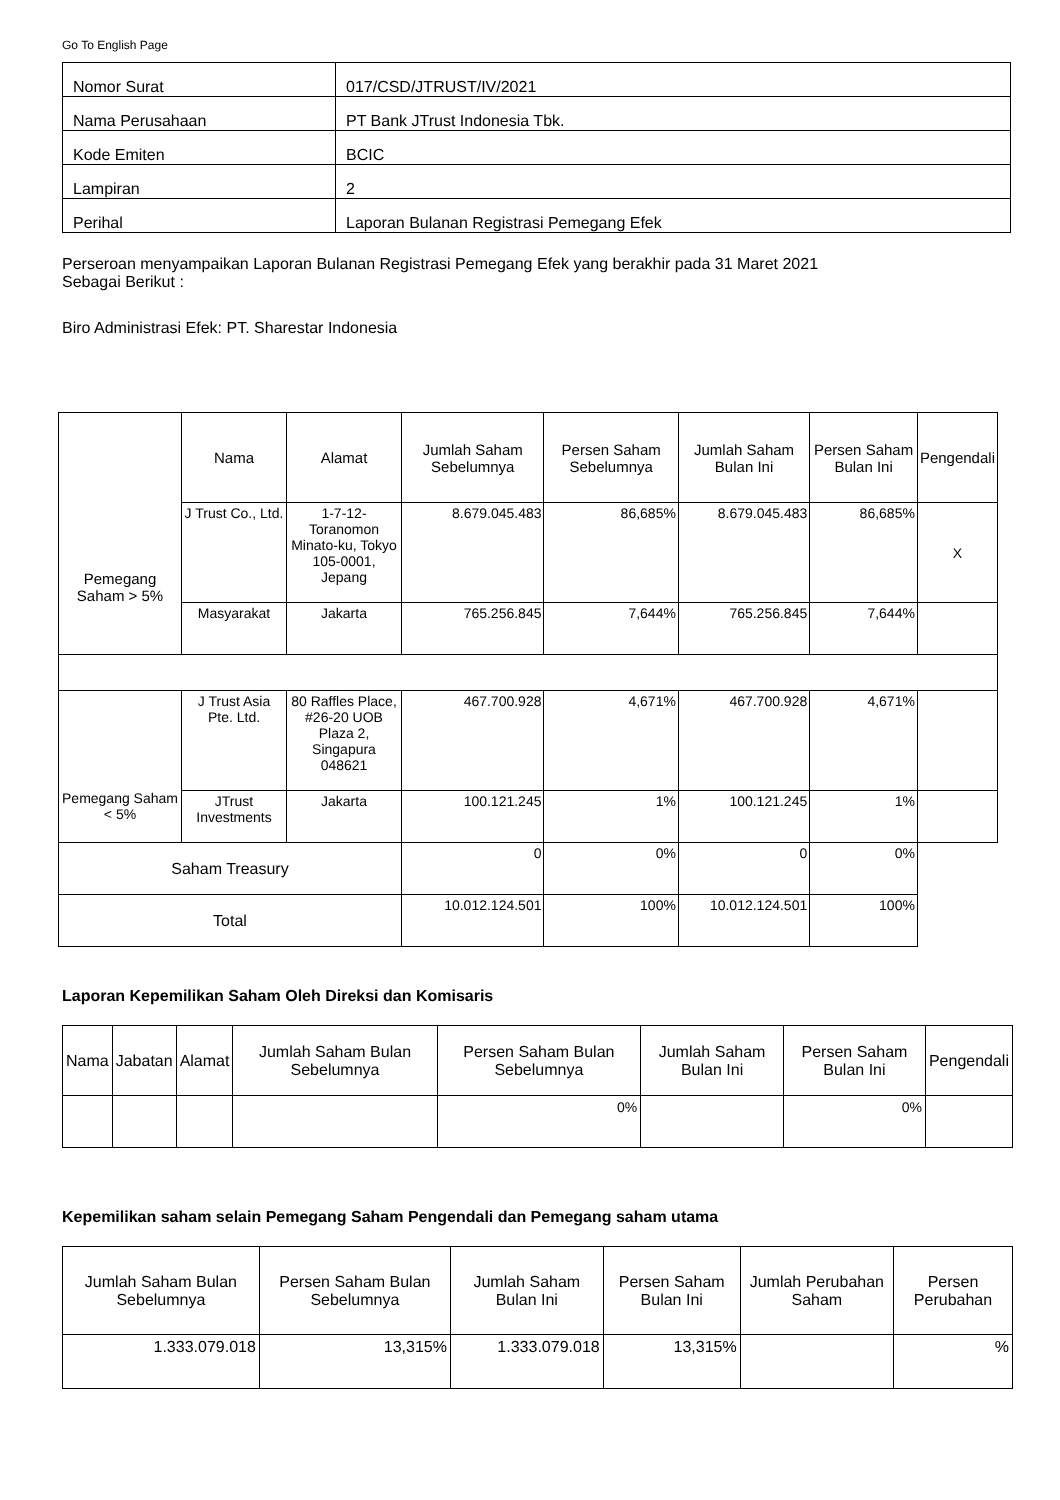Go To English Page
| Nomor Surat | 017/CSD/JTRUST/IV/2021 |
| Nama Perusahaan | PT Bank JTrust Indonesia Tbk. |
| Kode Emiten | BCIC |
| Lampiran | 2 |
| Perihal | Laporan Bulanan Registrasi Pemegang Efek |
Perseroan menyampaikan Laporan Bulanan Registrasi Pemegang Efek yang berakhir pada 31 Maret 2021
Sebagai Berikut :
Biro Administrasi Efek: PT. Sharestar Indonesia
| Pemegang Saham > 5% | Nama | Alamat | Jumlah Saham Sebelumnya | Persen Saham Sebelumnya | Jumlah Saham Bulan Ini | Persen Saham Bulan Ini | Pengendali |
| --- | --- | --- | --- | --- | --- | --- | --- |
| | J Trust Co., Ltd. | 1-7-12-Toranomon Minato-ku, Tokyo 105-0001, Jepang | 8.679.045.483 | 86,685% | 8.679.045.483 | 86,685% | X |
| | Masyarakat | Jakarta | 765.256.845 | 7,644% | 765.256.845 | 7,644% | |
| Pemegang Saham < 5% | J Trust Asia Pte. Ltd. | 80 Raffles Place, #26-20 UOB Plaza 2, Singapura 048621 | 467.700.928 | 4,671% | 467.700.928 | 4,671% | |
| | JTrust Investments | Jakarta | 100.121.245 | 1% | 100.121.245 | 1% | |
| Saham Treasury | | | 0 | 0% | 0 | 0% | |
| Total | | | 10.012.124.501 | 100% | 10.012.124.501 | 100% | |
Laporan Kepemilikan Saham Oleh Direksi dan Komisaris
| Nama | Jabatan | Alamat | Jumlah Saham Bulan Sebelumnya | Persen Saham Bulan Sebelumnya | Jumlah Saham Bulan Ini | Persen Saham Bulan Ini | Pengendali |
| --- | --- | --- | --- | --- | --- | --- | --- |
| | | | | 0% | | 0% | |
Kepemilikan saham selain Pemegang Saham Pengendali dan Pemegang saham utama
| Jumlah Saham Bulan Sebelumnya | Persen Saham Bulan Sebelumnya | Jumlah Saham Bulan Ini | Persen Saham Bulan Ini | Jumlah Perubahan Saham | Persen Perubahan |
| --- | --- | --- | --- | --- | --- |
| 1.333.079.018 | 13,315% | 1.333.079.018 | 13,315% | | % |